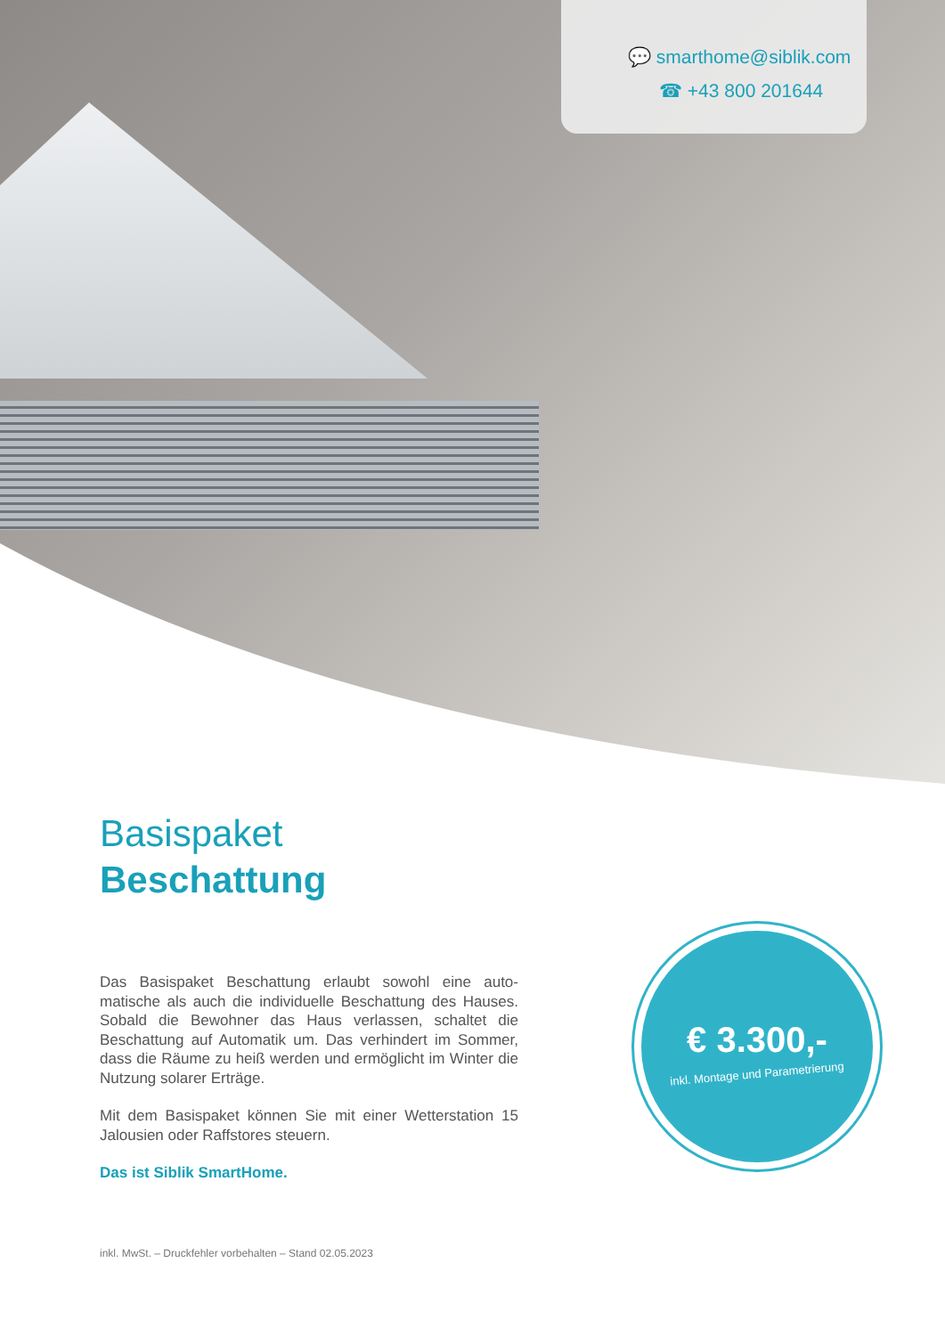💬 smarthome@siblik.com
☎ +43 800 201644
Basispaket
Beschattung
Das Basispaket Beschattung erlaubt sowohl eine auto­matische als auch die individuelle Beschattung des Hauses. Sobald die Bewohner das Haus verlassen, schaltet die Beschattung auf Automatik um. Das verhindert im Sommer, dass die Räume zu heiß werden und ermöglicht im Winter die Nutzung solarer Erträge.
Mit dem Basispaket können Sie mit einer Wetterstation 15 Jalousien oder Raffstores steuern.
Das ist Siblik SmartHome.
€ 3.300,-
inkl. Montage und Parametrierung
inkl. MwSt. – Druckfehler vorbehalten – Stand 02.05.2023